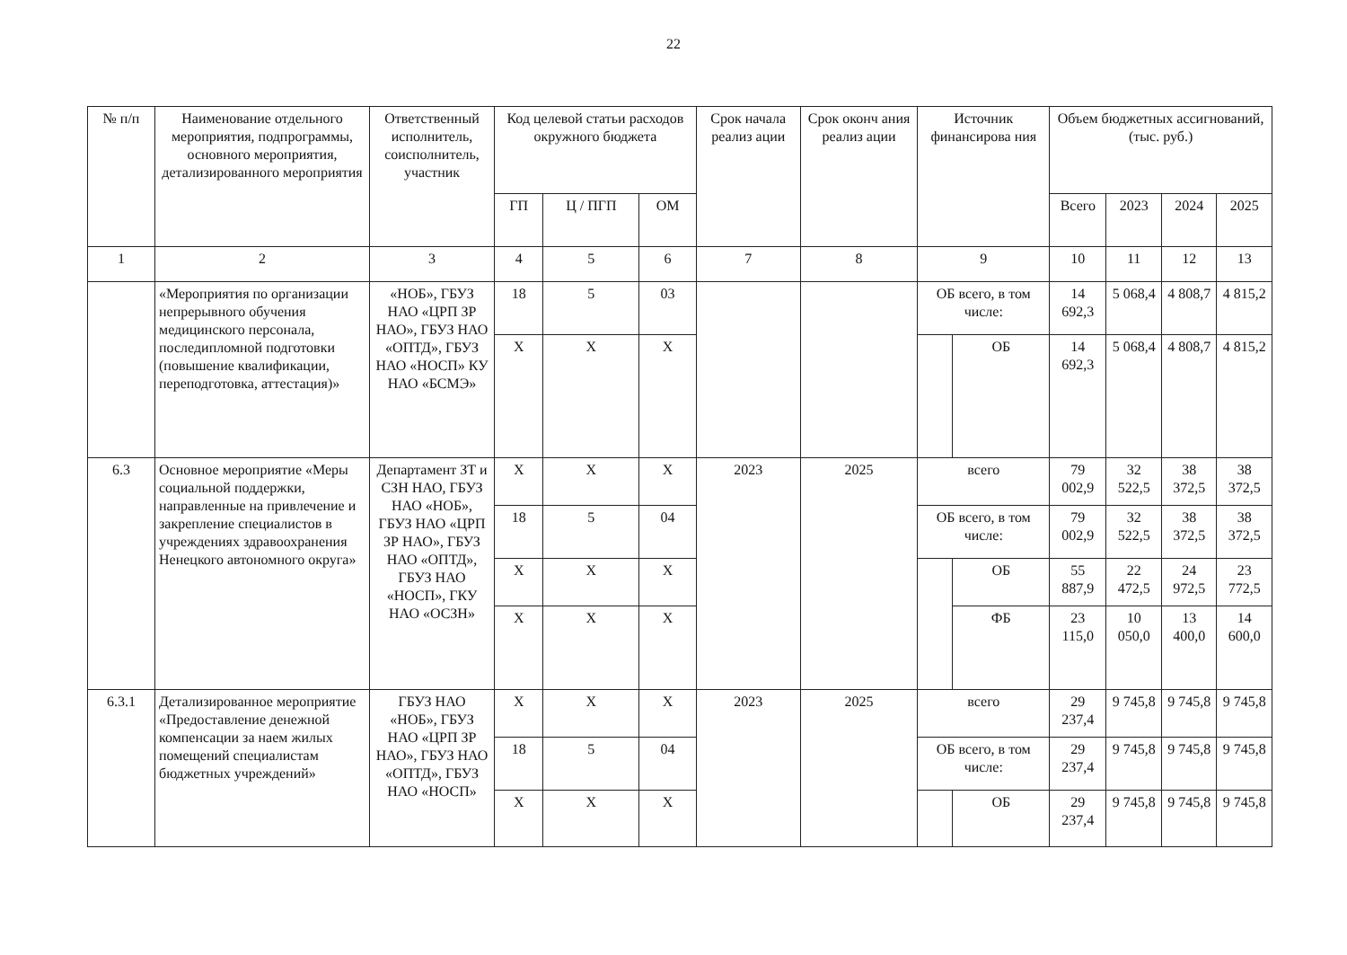22
| № п/п | Наименование отдельного мероприятия, подпрограммы, основного мероприятия, детализированного мероприятия | Ответственный исполнитель, соисполнитель, участник | Код целевой статьи расходов окружного бюджета | | | Срок начала реализ ации | Срок оконч ания реализ ации | Источник финансирова ния | | Объем бюджетных ассигнований, (тыс. руб.) | | | |
| --- | --- | --- | --- | --- | --- | --- | --- | --- | --- | --- | --- | --- | --- |
| | | | ГП | Ц / ПГП | ОМ | | | | | Всего | 2023 | 2024 | 2025 |
| 1 | 2 | 3 | 4 | 5 | 6 | 7 | 8 | 9 | | 10 | 11 | 12 | 13 |
| | «Мероприятия по организации непрерывного обучения медицинского персонала, последипломной подготовки (повышение квалификации, переподготовка, аттестация)» | «НОБ», ГБУЗ НАО «ЦРП ЗР НАО», ГБУЗ НАО «ОПТД», ГБУЗ НАО «НОСП» КУ НАО «БСМЭ» | 18 | 5 | 03 | | | ОБ всего, в том числе: | | 14 692,3 | 5 068,4 | 4 808,7 | 4 815,2 |
| | | | Х | Х | Х | | | | ОБ | 14 692,3 | 5 068,4 | 4 808,7 | 4 815,2 |
| 6.3 | Основное мероприятие «Меры социальной поддержки, направленные на привлечение и закрепление специалистов в учреждениях здравоохранения Ненецкого автономного округа» | Департамент ЗТ и СЗН НАО, ГБУЗ НАО «НОБ», ГБУЗ НАО «ЦРП ЗР НАО», ГБУЗ НАО «ОПТД», ГБУЗ НАО «НОСП», ГКУ НАО «ОСЗН» | Х | Х | Х | 2023 | 2025 | всего | | 79 002,9 | 32 522,5 | 38 372,5 | 38 372,5 |
| | | | 18 | 5 | 04 | | | ОБ всего, в том числе: | | 79 002,9 | 32 522,5 | 38 372,5 | 38 372,5 |
| | | | Х | Х | Х | | | | ОБ | 55 887,9 | 22 472,5 | 24 972,5 | 23 772,5 |
| | | | Х | Х | Х | | | | ФБ | 23 115,0 | 10 050,0 | 13 400,0 | 14 600,0 |
| 6.3.1 | Детализированное мероприятие «Предоставление денежной компенсации за наем жилых помещений специалистам бюджетных учреждений» | ГБУЗ НАО «НОБ», ГБУЗ НАО «ЦРП ЗР НАО», ГБУЗ НАО «ОПТД», ГБУЗ НАО «НОСП» | Х | Х | Х | 2023 | 2025 | всего | | 29 237,4 | 9 745,8 | 9 745,8 | 9 745,8 |
| | | | 18 | 5 | 04 | | | ОБ всего, в том числе: | | 29 237,4 | 9 745,8 | 9 745,8 | 9 745,8 |
| | | | Х | Х | Х | | | | ОБ | 29 237,4 | 9 745,8 | 9 745,8 | 9 745,8 |